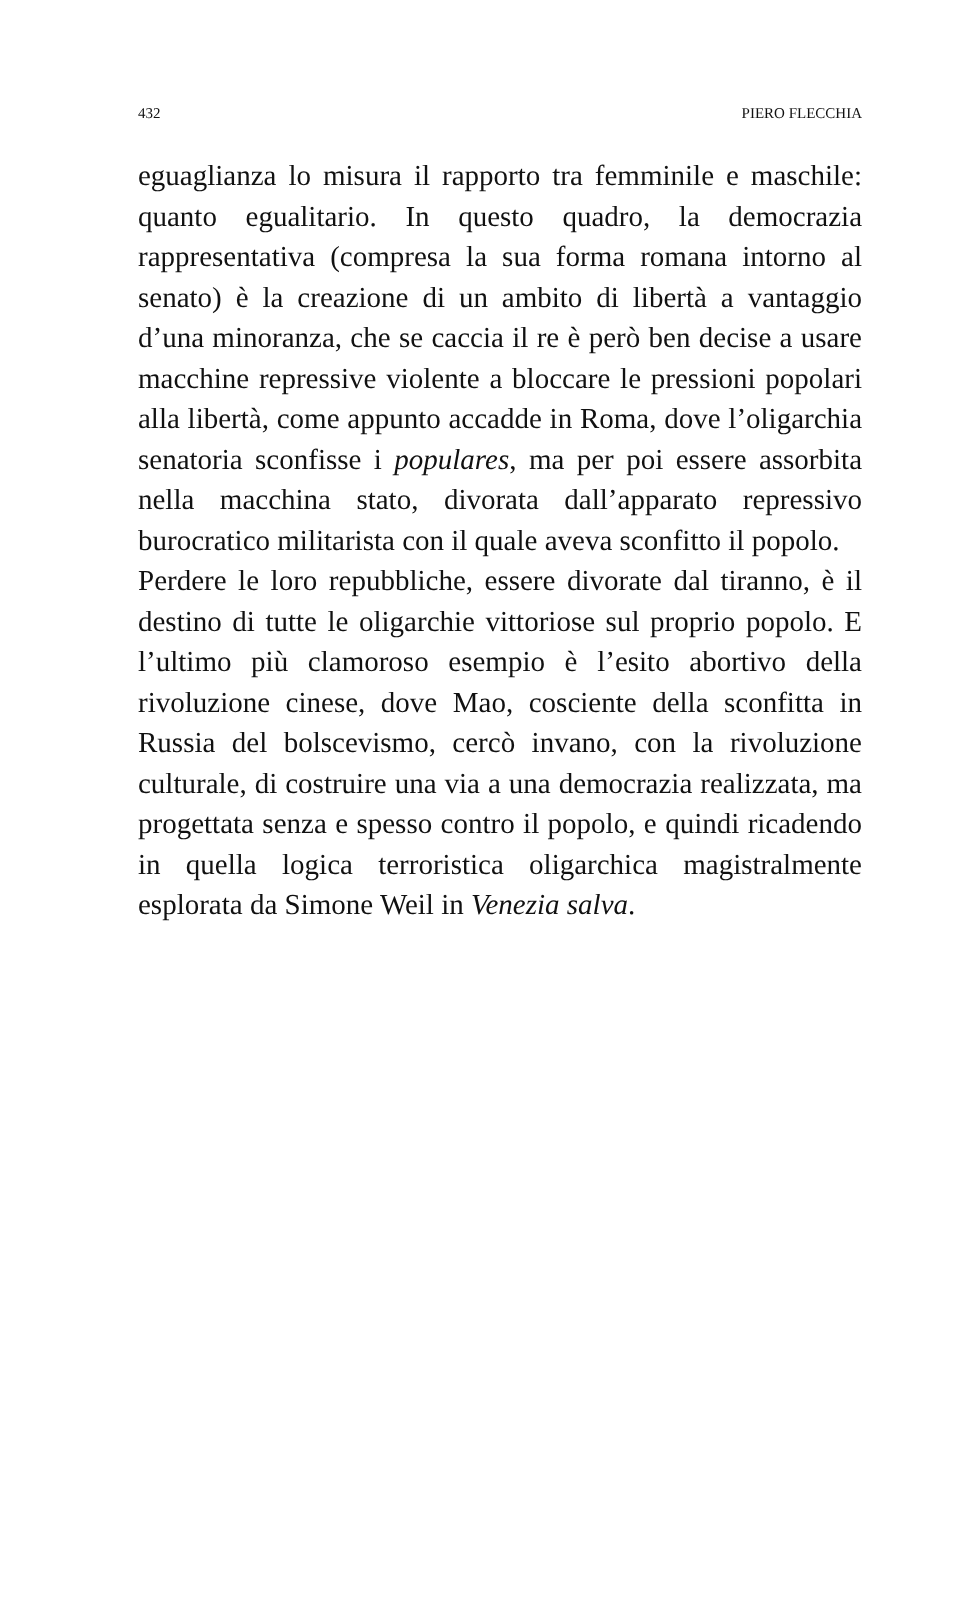432 PIERO FLECCHIA
eguaglianza lo misura il rapporto tra femminile e maschile: quanto egualitario. In questo quadro, la democrazia rappresentativa (compresa la sua forma romana intorno al senato) è la creazione di un ambito di libertà a vantaggio d’una minoranza, che se caccia il re è però ben decise a usare macchine repressive violente a bloccare le pressioni popolari alla libertà, come appunto accadde in Roma, dove l’oligarchia senatoria sconfisse i populares, ma per poi essere assorbita nella macchina stato, divorata dall’apparato repressivo burocratico militarista con il quale aveva sconfitto il popolo.
Perdere le loro repubbliche, essere divorate dal tiranno, è il destino di tutte le oligarchie vittoriose sul proprio popolo. E l’ultimo più clamoroso esempio è l’esito abortivo della rivoluzione cinese, dove Mao, cosciente della sconfitta in Russia del bolscevismo, cercò invano, con la rivoluzione culturale, di costruire una via a una democrazia realizzata, ma progettata senza e spesso contro il popolo, e quindi ricadendo in quella logica terroristica oligarchica magistralmente esplorata da Simone Weil in Venezia salva.